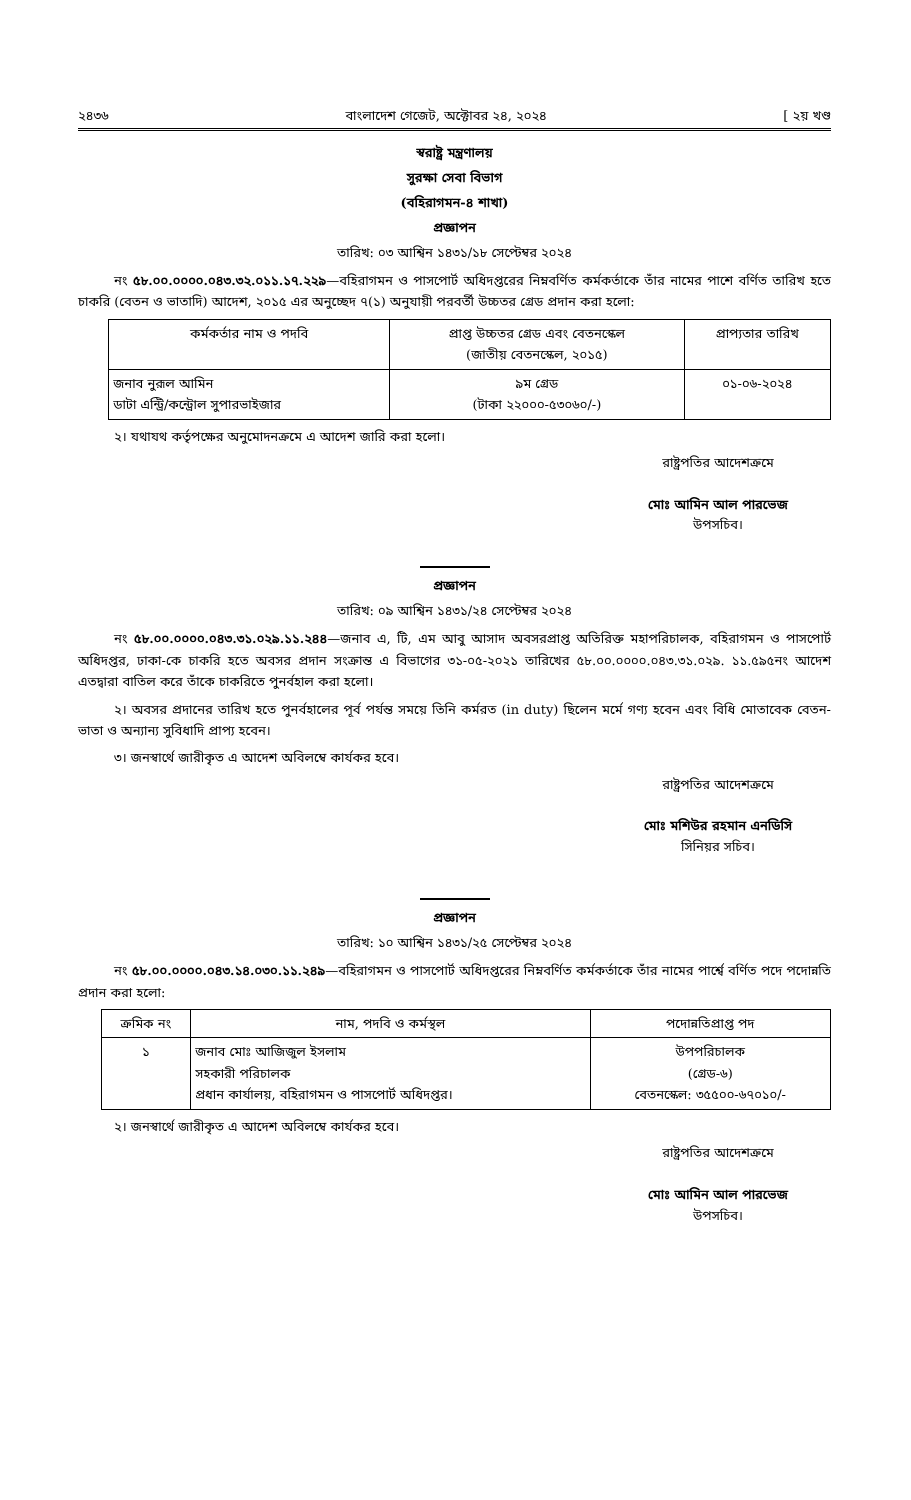২৪৩৬ বাংলাদেশ গেজেট, অক্টোবর ২৪, ২০২৪ [ ২য় খণ্ড
স্বরাষ্ট্র মন্ত্রণালয়
সুরক্ষা সেবা বিভাগ
(বহিরাগমন-৪ শাখা)
প্রজ্ঞাপন
তারিখ: ০৩ আশ্বিন ১৪৩১/১৮ সেপ্টেম্বর ২০২৪
নং ৫৮.০০.০০০০.০৪৩.৩২.০১১.১৭.২২৯—বহিরাগমন ও পাসপোর্ট অধিদপ্তরের নিম্নবর্ণিত কর্মকর্তাকে তাঁর নামের পাশে বর্ণিত তারিখ হতে চাকরি (বেতন ও ভাতাদি) আদেশ, ২০১৫ এর অনুচ্ছেদ ৭(১) অনুযায়ী পরবর্তী উচ্চতর গ্রেড প্রদান করা হলো:
| কর্মকর্তার নাম ও পদবি | প্রাপ্ত উচ্চতর গ্রেড এবং বেতনস্কেল (জাতীয় বেতনস্কেল, ২০১৫) | প্রাপ্যতার তারিখ |
| --- | --- | --- |
| জনাব নুরূল আমিন ডাটা এন্ট্রি/কন্ট্রোল সুপারভাইজার | ৯ম গ্রেড (টাকা ২২০০০-৫৩০৬০/-) | ০১-০৬-২০২৪ |
২। যথাযথ কর্তৃপক্ষের অনুমোদনক্রমে এ আদেশ জারি করা হলো।
রাষ্ট্রপতির আদেশক্রমে
মোঃ আমিন আল পারভেজ
উপসচিব।
প্রজ্ঞাপন
তারিখ: ০৯ আশ্বিন ১৪৩১/২৪ সেপ্টেম্বর ২০২৪
নং ৫৮.০০.০০০০.০৪৩.৩১.০২৯.১১.২৪৪—জনাব এ, টি, এম আবু আসাদ অবসরপ্রাপ্ত অতিরিক্ত মহাপরিচালক, বহিরাগমন ও পাসপোর্ট অধিদপ্তর, ঢাকা-কে চাকরি হতে অবসর প্রদান সংক্রান্ত এ বিভাগের ৩১-০৫-২০২১ তারিখের ৫৮.০০.০০০০.০৪৩.৩১.০২৯. ১১.৫৯৫নং আদেশ এতদ্বারা বাতিল করে তাঁকে চাকরিতে পুনর্বহাল করা হলো।
২। অবসর প্রদানের তারিখ হতে পুনর্বহালের পূর্ব পর্যন্ত সময়ে তিনি কর্মরত (in duty) ছিলেন মর্মে গণ্য হবেন এবং বিধি মোতাবেক বেতন-ভাতা ও অন্যান্য সুবিধাদি প্রাপ্য হবেন।
৩। জনস্বার্থে জারীকৃত এ আদেশ অবিলম্বে কার্যকর হবে।
রাষ্ট্রপতির আদেশক্রমে
মোঃ মশিউর রহমান এনডিসি
সিনিয়র সচিব।
প্রজ্ঞাপন
তারিখ: ১০ আশ্বিন ১৪৩১/২৫ সেপ্টেম্বর ২০২৪
নং ৫৮.০০.০০০০.০৪৩.১৪.০৩০.১১.২৪৯—বহিরাগমন ও পাসপোর্ট অধিদপ্তরের নিম্নবর্ণিত কর্মকর্তাকে তাঁর নামের পার্শ্বে বর্ণিত পদে পদোন্নতি প্রদান করা হলো:
| ক্রমিক নং | নাম, পদবি ও কর্মস্থল | পদোন্নতিপ্রাপ্ত পদ |
| --- | --- | --- |
| ১ | জনাব মোঃ আজিজুল ইসলাম সহকারী পরিচালক প্রধান কার্যালয়, বহিরাগমন ও পাসপোর্ট অধিদপ্তর। | উপপরিচালক (গ্রেড-৬) বেতনস্কেল: ৩৫৫০০-৬৭০১০/- |
২। জনস্বার্থে জারীকৃত এ আদেশ অবিলম্বে কার্যকর হবে।
রাষ্ট্রপতির আদেশক্রমে
মোঃ আমিন আল পারভেজ
উপসচিব।